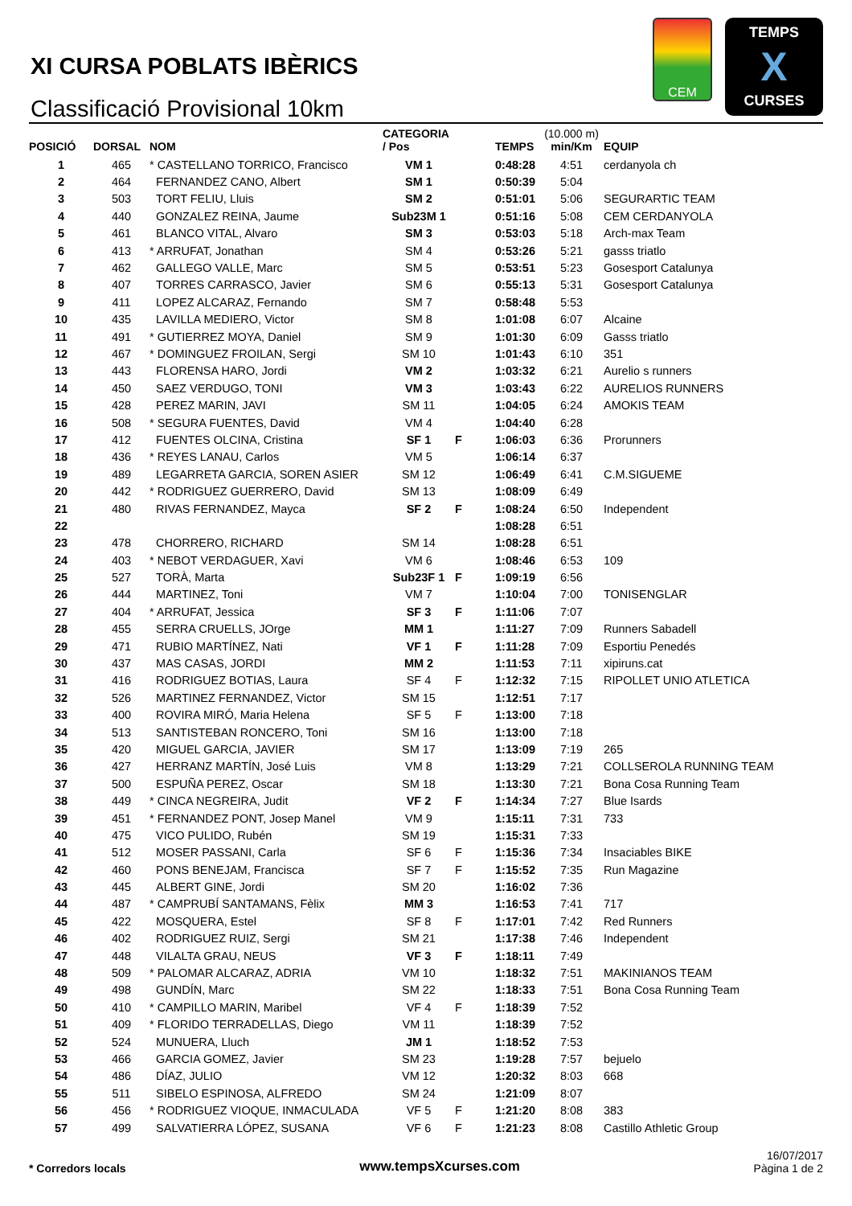XI CURSA POBLATS IBÈRICS
Classificació Provisional 10km
CEM
TEMPS
X
CURSES
| POSICIÓ | DORSAL | NOM | CATEGORIA / Pos | | TEMPS | (10.000 m) min/Km | EQUIP |
| --- | --- | --- | --- | --- | --- | --- | --- |
| 1 | 465 | * CASTELLANO TORRICO, Francisco | VM 1 | | 0:48:28 | 4:51 | cerdanyola ch |
| 2 | 464 | FERNANDEZ CANO, Albert | SM 1 | | 0:50:39 | 5:04 | |
| 3 | 503 | TORT FELIU, Lluis | SM 2 | | 0:51:01 | 5:06 | SEGURARTIC TEAM |
| 4 | 440 | GONZALEZ REINA, Jaume | Sub23M 1 | | 0:51:16 | 5:08 | CEM CERDANYOLA |
| 5 | 461 | BLANCO VITAL, Alvaro | SM 3 | | 0:53:03 | 5:18 | Arch-max Team |
| 6 | 413 | * ARRUFAT, Jonathan | SM 4 | | 0:53:26 | 5:21 | gasss triatlo |
| 7 | 462 | GALLEGO VALLE, Marc | SM 5 | | 0:53:51 | 5:23 | Gosesport Catalunya |
| 8 | 407 | TORRES CARRASCO, Javier | SM 6 | | 0:55:13 | 5:31 | Gosesport Catalunya |
| 9 | 411 | LOPEZ ALCARAZ, Fernando | SM 7 | | 0:58:48 | 5:53 | |
| 10 | 435 | LAVILLA MEDIERO, Victor | SM 8 | | 1:01:08 | 6:07 | Alcaine |
| 11 | 491 | * GUTIERREZ MOYA, Daniel | SM 9 | | 1:01:30 | 6:09 | Gasss triatlo |
| 12 | 467 | * DOMINGUEZ FROILAN, Sergi | SM 10 | | 1:01:43 | 6:10 | 351 |
| 13 | 443 | FLORENSA HARO, Jordi | VM 2 | | 1:03:32 | 6:21 | Aurelio s runners |
| 14 | 450 | SAEZ VERDUGO, TONI | VM 3 | | 1:03:43 | 6:22 | AURELIOS RUNNERS |
| 15 | 428 | PEREZ MARIN, JAVI | SM 11 | | 1:04:05 | 6:24 | AMOKIS TEAM |
| 16 | 508 | * SEGURA FUENTES, David | VM 4 | | 1:04:40 | 6:28 | |
| 17 | 412 | FUENTES OLCINA, Cristina | SF 1 | F | 1:06:03 | 6:36 | Prorunners |
| 18 | 436 | * REYES LANAU, Carlos | VM 5 | | 1:06:14 | 6:37 | |
| 19 | 489 | LEGARRETA GARCIA, SOREN ASIER | SM 12 | | 1:06:49 | 6:41 | C.M.SIGUEME |
| 20 | 442 | * RODRIGUEZ GUERRERO, David | SM 13 | | 1:08:09 | 6:49 | |
| 21 | 480 | RIVAS FERNANDEZ, Mayca | SF 2 | F | 1:08:24 | 6:50 | Independent |
| 22 | | | | | 1:08:28 | 6:51 | |
| 23 | 478 | CHORRERO, RICHARD | SM 14 | | 1:08:28 | 6:51 | |
| 24 | 403 | * NEBOT VERDAGUER, Xavi | VM 6 | | 1:08:46 | 6:53 | 109 |
| 25 | 527 | TORÀ, Marta | Sub23F 1 | F | 1:09:19 | 6:56 | |
| 26 | 444 | MARTINEZ, Toni | VM 7 | | 1:10:04 | 7:00 | TONISENGLAR |
| 27 | 404 | * ARRUFAT, Jessica | SF 3 | F | 1:11:06 | 7:07 | |
| 28 | 455 | SERRA CRUELLS, JOrge | MM 1 | | 1:11:27 | 7:09 | Runners Sabadell |
| 29 | 471 | RUBIO MARTÍNEZ, Nati | VF 1 | F | 1:11:28 | 7:09 | Esportiu Penedés |
| 30 | 437 | MAS CASAS, JORDI | MM 2 | | 1:11:53 | 7:11 | xipiruns.cat |
| 31 | 416 | RODRIGUEZ BOTIAS, Laura | SF 4 | F | 1:12:32 | 7:15 | RIPOLLET UNIO ATLETICA |
| 32 | 526 | MARTINEZ FERNANDEZ, Victor | SM 15 | | 1:12:51 | 7:17 | |
| 33 | 400 | ROVIRA MIRÓ, Maria Helena | SF 5 | F | 1:13:00 | 7:18 | |
| 34 | 513 | SANTISTEBAN RONCERO, Toni | SM 16 | | 1:13:00 | 7:18 | |
| 35 | 420 | MIGUEL GARCIA, JAVIER | SM 17 | | 1:13:09 | 7:19 | 265 |
| 36 | 427 | HERRANZ MARTÍN, José Luis | VM 8 | | 1:13:29 | 7:21 | COLLSEROLA RUNNING TEAM |
| 37 | 500 | ESPUÑA PEREZ, Oscar | SM 18 | | 1:13:30 | 7:21 | Bona Cosa Running Team |
| 38 | 449 | * CINCA NEGREIRA, Judit | VF 2 | F | 1:14:34 | 7:27 | Blue Isards |
| 39 | 451 | * FERNANDEZ PONT, Josep Manel | VM 9 | | 1:15:11 | 7:31 | 733 |
| 40 | 475 | VICO PULIDO, Rubén | SM 19 | | 1:15:31 | 7:33 | |
| 41 | 512 | MOSER PASSANI, Carla | SF 6 | F | 1:15:36 | 7:34 | Insaciables BIKE |
| 42 | 460 | PONS BENEJAM, Francisca | SF 7 | F | 1:15:52 | 7:35 | Run Magazine |
| 43 | 445 | ALBERT GINE, Jordi | SM 20 | | 1:16:02 | 7:36 | |
| 44 | 487 | * CAMPRUBÍ SANTAMANS, Fèlix | MM 3 | | 1:16:53 | 7:41 | 717 |
| 45 | 422 | MOSQUERA, Estel | SF 8 | F | 1:17:01 | 7:42 | Red Runners |
| 46 | 402 | RODRIGUEZ RUIZ, Sergi | SM 21 | | 1:17:38 | 7:46 | Independent |
| 47 | 448 | VILALTA GRAU, NEUS | VF 3 | F | 1:18:11 | 7:49 | |
| 48 | 509 | * PALOMAR ALCARAZ, ADRIA | VM 10 | | 1:18:32 | 7:51 | MAKINIANOS TEAM |
| 49 | 498 | GUNDÍN, Marc | SM 22 | | 1:18:33 | 7:51 | Bona Cosa Running Team |
| 50 | 410 | * CAMPILLO MARIN, Maribel | VF 4 | F | 1:18:39 | 7:52 | |
| 51 | 409 | * FLORIDO TERRADELLAS, Diego | VM 11 | | 1:18:39 | 7:52 | |
| 52 | 524 | MUNUERA, Lluch | JM 1 | | 1:18:52 | 7:53 | |
| 53 | 466 | GARCIA GOMEZ, Javier | SM 23 | | 1:19:28 | 7:57 | bejuelo |
| 54 | 486 | DÍAZ, JULIO | VM 12 | | 1:20:32 | 8:03 | 668 |
| 55 | 511 | SIBELO ESPINOSA, ALFREDO | SM 24 | | 1:21:09 | 8:07 | |
| 56 | 456 | * RODRIGUEZ VIOQUE, INMACULADA | VF 5 | F | 1:21:20 | 8:08 | 383 |
| 57 | 499 | SALVATIERRA LÓPEZ, SUSANA | VF 6 | F | 1:21:23 | 8:08 | Castillo Athletic Group |
* Corredors locals www.tempsXcurses.com
16/07/2017
Pàgina 1 de 2